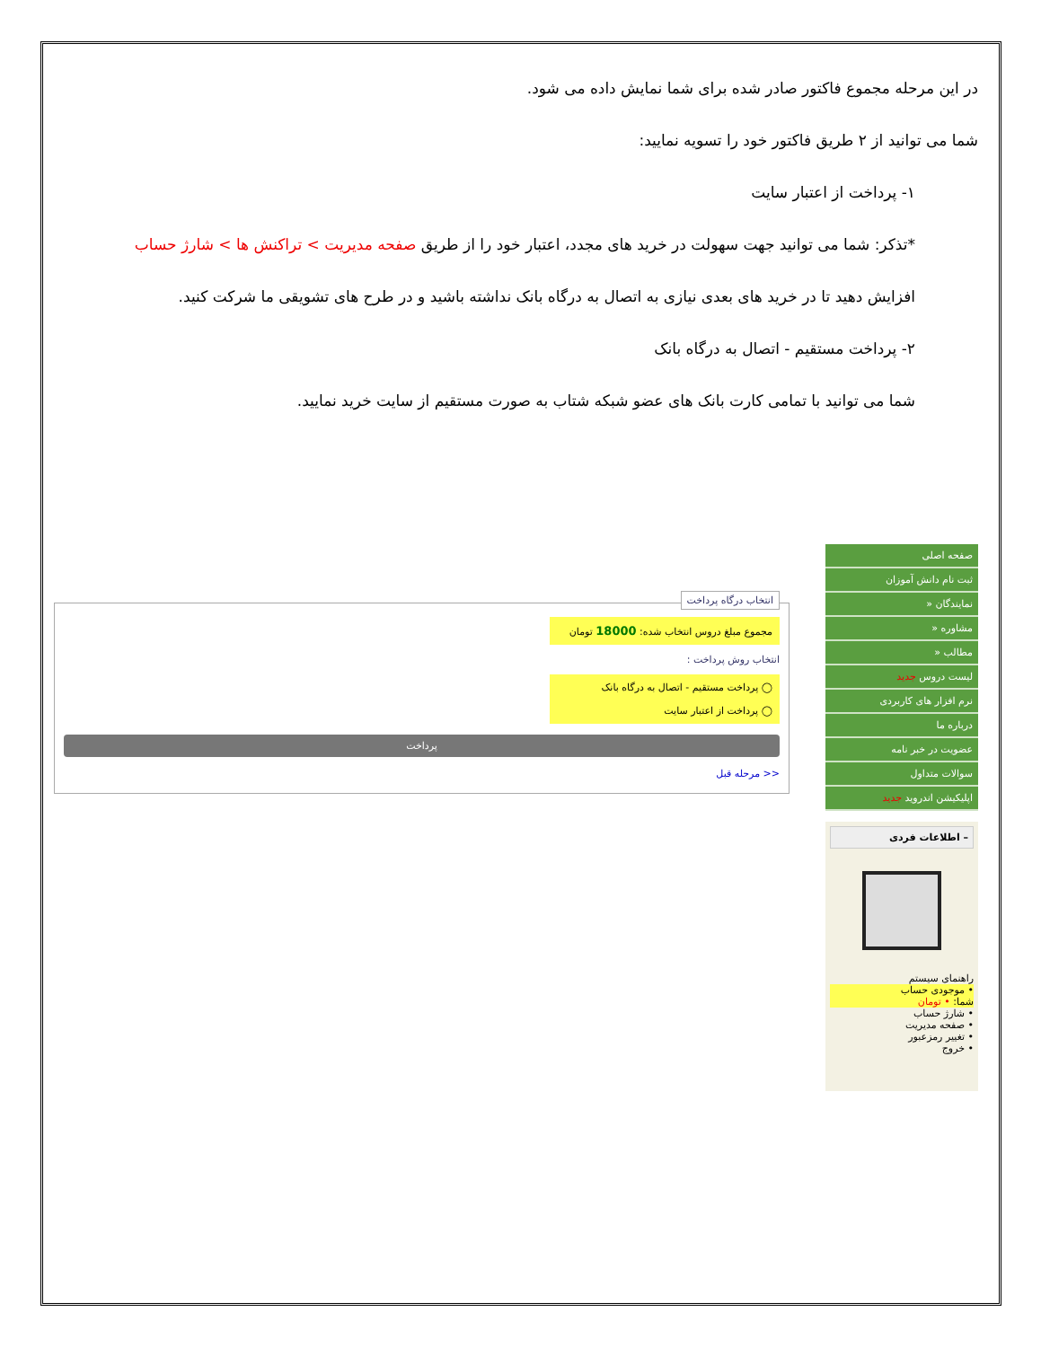در این مرحله مجموع فاکتور صادر شده برای شما نمایش داده می شود.
شما می توانید از ۲ طریق فاکتور خود را تسویه نمایید:
۱- پرداخت از اعتبار سایت
*تذکر: شما می توانید جهت سهولت در خرید های مجدد، اعتبار خود را از طریق صفحه مدیریت > تراکنش ها > شارژ حساب
افزایش دهید تا در خرید های بعدی نیازی به اتصال به درگاه بانک نداشته باشید و در طرح های تشویقی ما شرکت کنید.
۲- پرداخت مستقیم - اتصال به درگاه بانک
شما می توانید با تمامی کارت بانک های عضو شبکه شتاب به صورت مستقیم از سایت خرید نمایید.
صفحه اصلی
ثبت نام دانش آموزان
نمایندگان «
مشاوره «
مطالب «
لیست دروس جدید
نرم افزار های کاربردی
درباره ما
عضویت در خبر نامه
سوالات متداول
اپلیکیشن اندروید جدید
– اطلاعات فردی
راهنمای سیستم
• موجودی حساب
شما: • تومان
• شارژ حساب
• صفحه مدیریت
• تغییر رمزعبور
• خروج
انتخاب درگاه پرداخت
مجموع مبلغ دروس انتخاب شده: 18000 تومان
انتخاب روش پرداخت :
◯ پرداخت مستقیم - اتصال به درگاه بانک
◯ پرداخت از اعتبار سایت
پرداخت
<< مرحله قبل